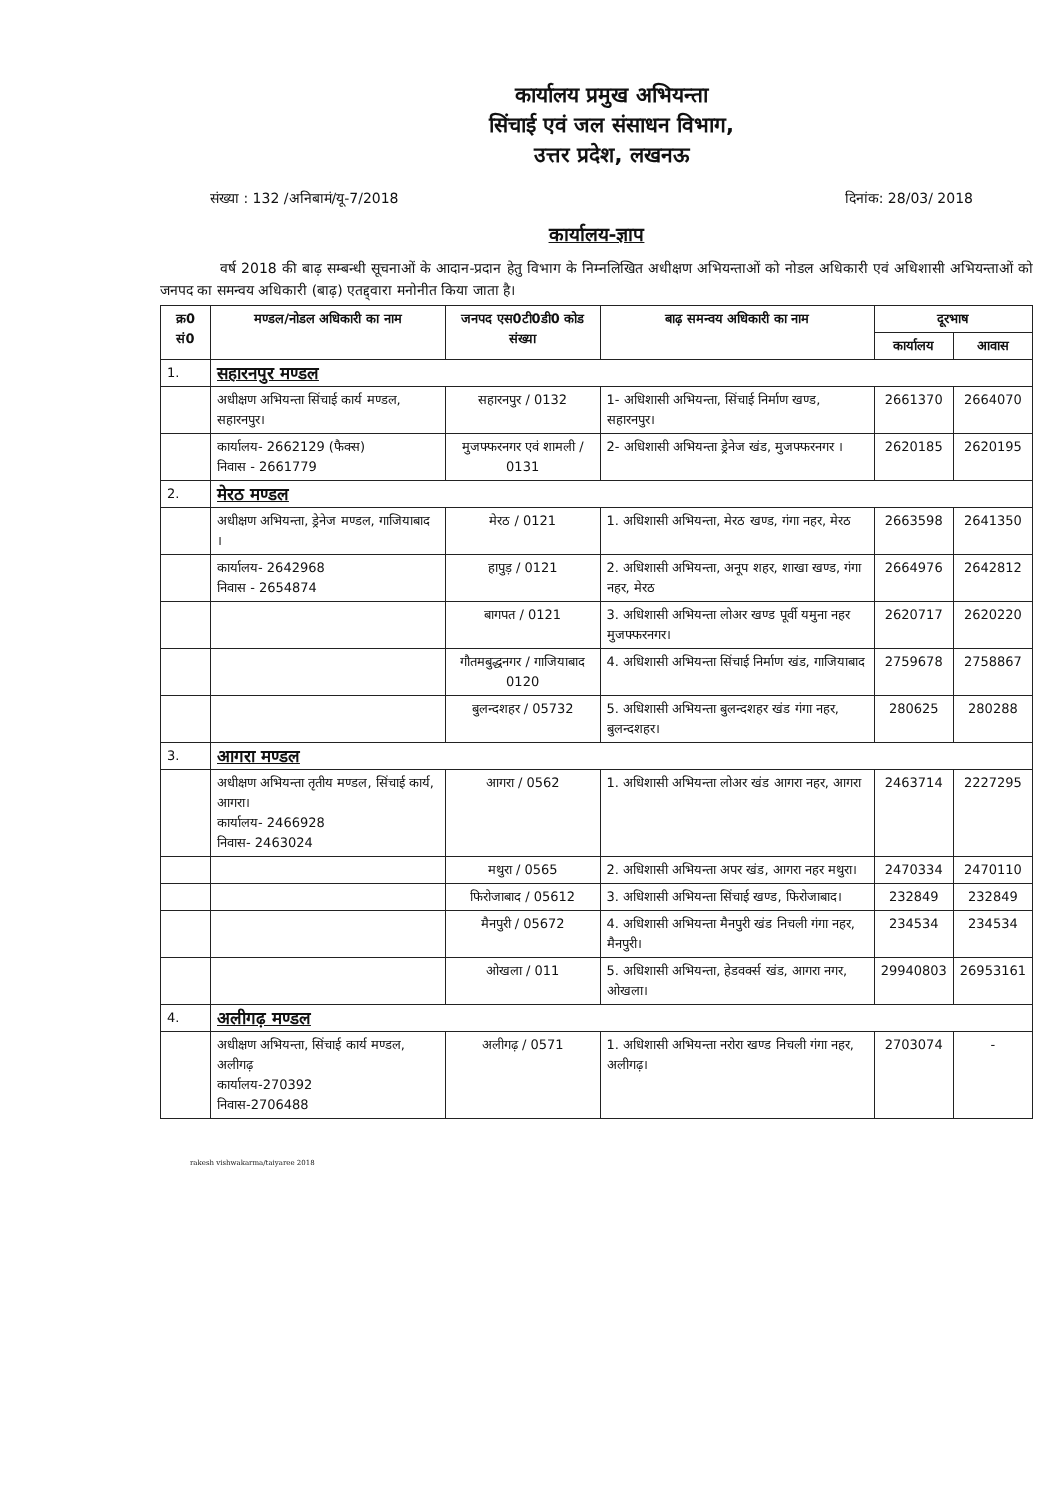कार्यालय प्रमुख अभियन्ता
सिंचाई एवं जल संसाधन विभाग,
उत्तर प्रदेश, लखनऊ
संख्या : 132 /अनिबामं/यू-7/2018 दिनांक: 28/03/ 2018
कार्यालय-ज्ञाप
वर्ष 2018 की बाढ़ सम्बन्धी सूचनाओं के आदान-प्रदान हेतु विभाग के निम्नलिखित अधीक्षण अभियन्ताओं को नोडल अधिकारी एवं अधिशासी अभियन्ताओं को जनपद का समन्वय अधिकारी (बाढ़) एतद्द्वारा मनोनीत किया जाता है।
| क्र0 सं0 | मण्डल/नोडल अधिकारी का नाम | जनपद एस0टी0डी0 कोड संख्या | बाढ़ समन्वय अधिकारी का नाम | दूरभाष | |
| --- | --- | --- | --- | --- | --- |
| | | | | कार्यालय | आवास |
| 1. | सहारनपुर मण्डल | | | | |
| | अधीक्षण अभियन्ता सिंचाई कार्य मण्डल, सहारनपुर। | सहारनपुर / 0132 | 1- अधिशासी अभियन्ता, सिंचाई निर्माण खण्ड, सहारनपुर। | 2661370 | 2664070 |
| | कार्यालय- 2662129 (फैक्स) निवास - 2661779 | मुजफ्फरनगर एवं शामली / 0131 | 2- अधिशासी अभियन्ता ड्रेनेज खंड, मुजफ्फरनगर । | 2620185 | 2620195 |
| 2. | मेरठ मण्डल | | | | |
| | अधीक्षण अभियन्ता, ड्रेनेज मण्डल, गाजियाबाद । | मेरठ / 0121 | 1. अधिशासी अभियन्ता, मेरठ खण्ड, गंगा नहर, मेरठ | 2663598 | 2641350 |
| | कार्यालय- 2642968 निवास - 2654874 | हापुड़ / 0121 | 2. अधिशासी अभियन्ता, अनूप शहर, शाखा खण्ड, गंगा नहर, मेरठ | 2664976 | 2642812 |
| | | बागपत / 0121 | 3. अधिशासी अभियन्ता लोअर खण्ड पूर्वी यमुना नहर मुजफ्फरनगर। | 2620717 | 2620220 |
| | | गौतमबुद्धनगर / गाजियाबाद 0120 | 4. अधिशासी अभियन्ता सिंचाई निर्माण खंड, गाजियाबाद | 2759678 | 2758867 |
| | | बुलन्दशहर / 05732 | 5. अधिशासी अभियन्ता बुलन्दशहर खंड गंगा नहर, बुलन्दशहर। | 280625 | 280288 |
| 3. | आगरा मण्डल | | | | |
| | अधीक्षण अभियन्ता तृतीय मण्डल, सिंचाई कार्य, आगरा। कार्यालय- 2466928 निवास- 2463024 | आगरा / 0562 | 1. अधिशासी अभियन्ता लोअर खंड आगरा नहर, आगरा | 2463714 | 2227295 |
| | | मथुरा / 0565 | 2. अधिशासी अभियन्ता अपर खंड, आगरा नहर मथुरा। | 2470334 | 2470110 |
| | | फिरोजाबाद / 05612 | 3. अधिशासी अभियन्ता सिंचाई खण्ड, फिरोजाबाद। | 232849 | 232849 |
| | | मैनपुरी / 05672 | 4. अधिशासी अभियन्ता मैनपुरी खंड निचली गंगा नहर, मैनपुरी। | 234534 | 234534 |
| | | ओखला / 011 | 5. अधिशासी अभियन्ता, हेडवर्क्स खंड, आगरा नगर, ओखला। | 29940803 | 26953161 |
| 4. | अलीगढ़ मण्डल | | | | |
| | अधीक्षण अभियन्ता, सिंचाई कार्य मण्डल, अलीगढ़ कार्यालय-270392 निवास-2706488 | अलीगढ़ / 0571 | 1. अधिशासी अभियन्ता नरोरा खण्ड निचली गंगा नहर, अलीगढ़। | 2703074 | - |
rakesh vishwakarma/taiyaree 2018